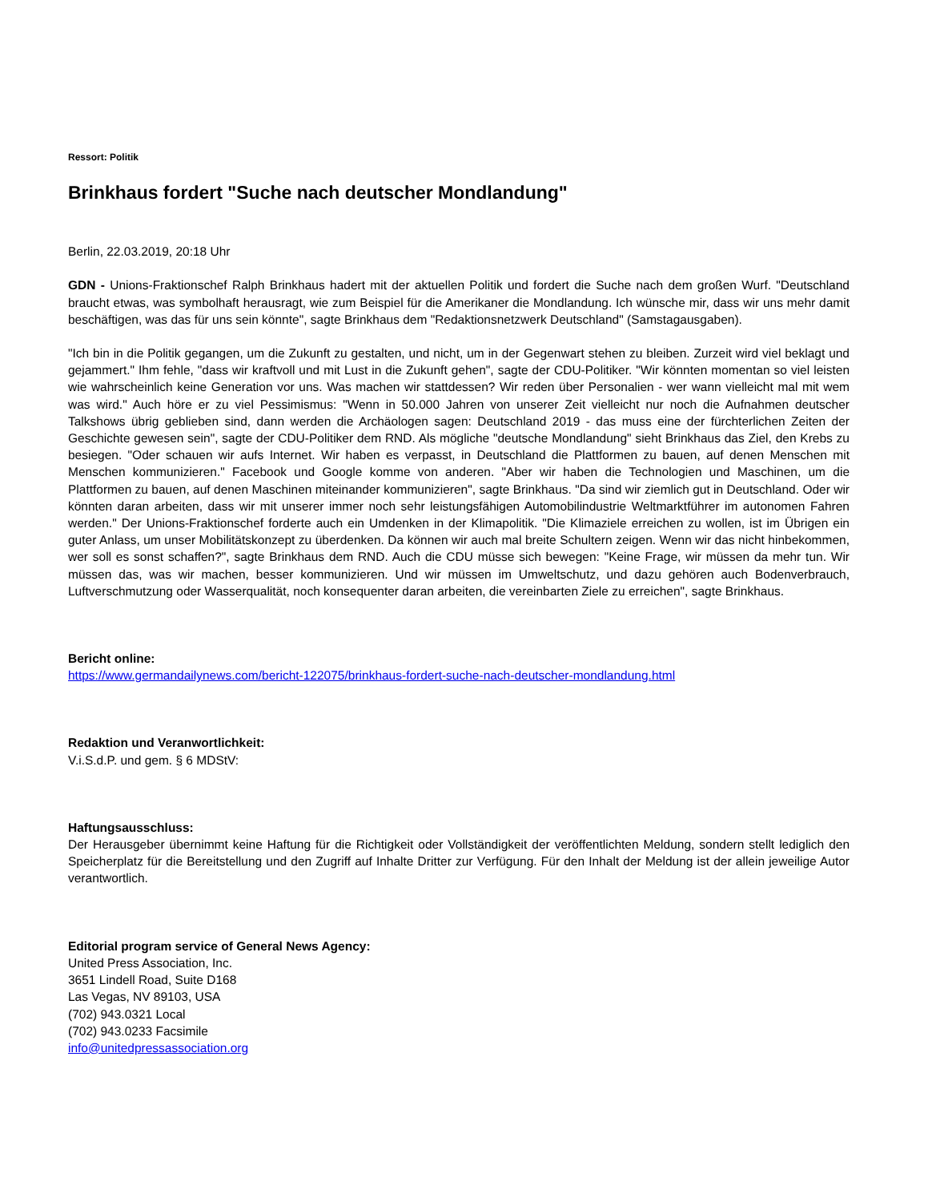Ressort: Politik
Brinkhaus fordert "Suche nach deutscher Mondlandung"
Berlin, 22.03.2019, 20:18 Uhr
GDN - Unions-Fraktionschef Ralph Brinkhaus hadert mit der aktuellen Politik und fordert die Suche nach dem großen Wurf. "Deutschland braucht etwas, was symbolhaft herausragt, wie zum Beispiel für die Amerikaner die Mondlandung. Ich wünsche mir, dass wir uns mehr damit beschäftigen, was das für uns sein könnte", sagte Brinkhaus dem "Redaktionsnetzwerk Deutschland" (Samstagausgaben).
"Ich bin in die Politik gegangen, um die Zukunft zu gestalten, und nicht, um in der Gegenwart stehen zu bleiben. Zurzeit wird viel beklagt und gejammert." Ihm fehle, "dass wir kraftvoll und mit Lust in die Zukunft gehen", sagte der CDU-Politiker. "Wir könnten momentan so viel leisten wie wahrscheinlich keine Generation vor uns. Was machen wir stattdessen? Wir reden über Personalien - wer wann vielleicht mal mit wem was wird." Auch höre er zu viel Pessimismus: "Wenn in 50.000 Jahren von unserer Zeit vielleicht nur noch die Aufnahmen deutscher Talkshows übrig geblieben sind, dann werden die Archäologen sagen: Deutschland 2019 - das muss eine der fürchterlichen Zeiten der Geschichte gewesen sein", sagte der CDU-Politiker dem RND. Als mögliche "deutsche Mondlandung" sieht Brinkhaus das Ziel, den Krebs zu besiegen. "Oder schauen wir aufs Internet. Wir haben es verpasst, in Deutschland die Plattformen zu bauen, auf denen Menschen mit Menschen kommunizieren." Facebook und Google komme von anderen. "Aber wir haben die Technologien und Maschinen, um die Plattformen zu bauen, auf denen Maschinen miteinander kommunizieren", sagte Brinkhaus. "Da sind wir ziemlich gut in Deutschland. Oder wir könnten daran arbeiten, dass wir mit unserer immer noch sehr leistungsfähigen Automobilindustrie Weltmarktführer im autonomen Fahren werden." Der Unions-Fraktionschef forderte auch ein Umdenken in der Klimapolitik. "Die Klimaziele erreichen zu wollen, ist im Übrigen ein guter Anlass, um unser Mobilitätskonzept zu überdenken. Da können wir auch mal breite Schultern zeigen. Wenn wir das nicht hinbekommen, wer soll es sonst schaffen?", sagte Brinkhaus dem RND. Auch die CDU müsse sich bewegen: "Keine Frage, wir müssen da mehr tun. Wir müssen das, was wir machen, besser kommunizieren. Und wir müssen im Umweltschutz, und dazu gehören auch Bodenverbrauch, Luftverschmutzung oder Wasserqualität, noch konsequenter daran arbeiten, die vereinbarten Ziele zu erreichen", sagte Brinkhaus.
Bericht online:
https://www.germandailynews.com/bericht-122075/brinkhaus-fordert-suche-nach-deutscher-mondlandung.html
Redaktion und Veranwortlichkeit:
V.i.S.d.P. und gem. § 6 MDStV:
Haftungsausschluss:
Der Herausgeber übernimmt keine Haftung für die Richtigkeit oder Vollständigkeit der veröffentlichten Meldung, sondern stellt lediglich den Speicherplatz für die Bereitstellung und den Zugriff auf Inhalte Dritter zur Verfügung. Für den Inhalt der Meldung ist der allein jeweilige Autor verantwortlich.
Editorial program service of General News Agency:
United Press Association, Inc.
3651 Lindell Road, Suite D168
Las Vegas, NV 89103, USA
(702) 943.0321 Local
(702) 943.0233 Facsimile
info@unitedpressassociation.org